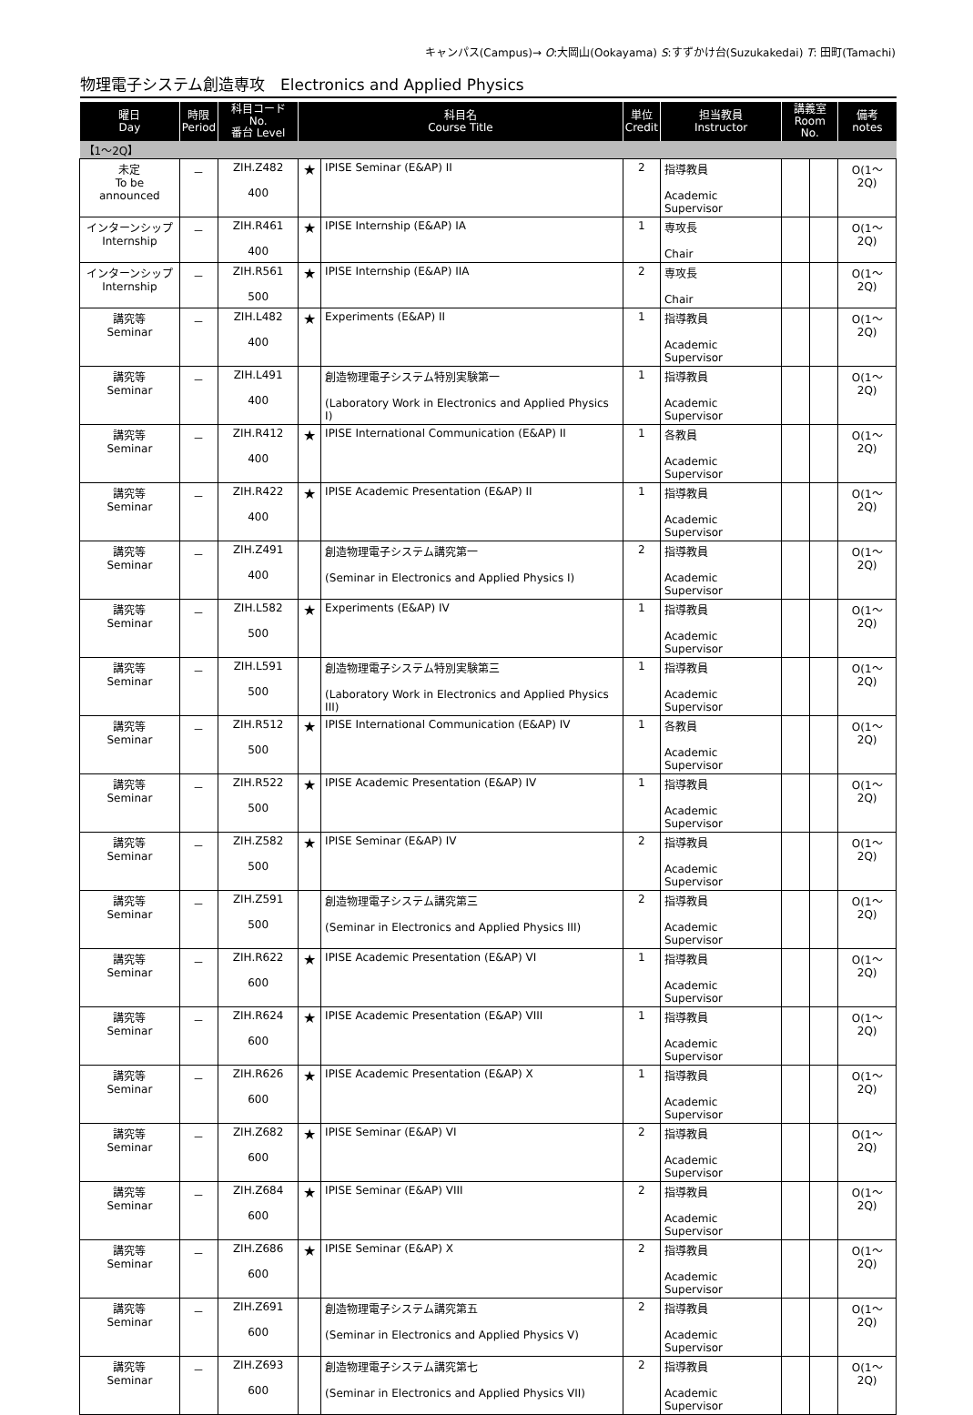キャンパス(Campus)→ O:大岡山(Ookayama) S:すずかけ台(Suzukakedai) T: 田町(Tamachi)
物理電子システム創造専攻　Electronics and Applied Physics
| 曜日 Day | 時限 Period | 科目コード No. 番台 Level | 科目名 Course Title | | 単位 Credit | 担当教員 Instructor | 講義室 Room No. | | 備考 notes |
| --- | --- | --- | --- | --- | --- | --- | --- | --- | --- |
| 【1～2Q】 | | | | | | | | | |
| 未定 To be announced | － | ZIH.Z482 400 | ★ | IPISE Seminar (E&AP) II | 2 | 指導教員 Academic Supervisor | | | O(1～2Q) |
| インターンシップ Internship | － | ZIH.R461 400 | ★ | IPISE Internship (E&AP) IA | 1 | 専攻長 Chair | | | O(1～2Q) |
| インターンシップ Internship | － | ZIH.R561 500 | ★ | IPISE Internship (E&AP) IIA | 2 | 専攻長 Chair | | | O(1～2Q) |
| 講究等 Seminar | － | ZIH.L482 400 | ★ | Experiments (E&AP) II | 1 | 指導教員 Academic Supervisor | | | O(1～2Q) |
| 講究等 Seminar | － | ZIH.L491 400 | | 創造物理電子システム特別実験第一 (Laboratory Work in Electronics and Applied Physics I) | 1 | 指導教員 Academic Supervisor | | | O(1～2Q) |
| 講究等 Seminar | － | ZIH.R412 400 | ★ | IPISE International Communication (E&AP) II | 1 | 各教員 Academic Supervisor | | | O(1～2Q) |
| 講究等 Seminar | － | ZIH.R422 400 | ★ | IPISE Academic Presentation (E&AP) II | 1 | 指導教員 Academic Supervisor | | | O(1～2Q) |
| 講究等 Seminar | － | ZIH.Z491 400 | | 創造物理電子システム講究第一 (Seminar in Electronics and Applied Physics I) | 2 | 指導教員 Academic Supervisor | | | O(1～2Q) |
| 講究等 Seminar | － | ZIH.L582 500 | ★ | Experiments (E&AP) IV | 1 | 指導教員 Academic Supervisor | | | O(1～2Q) |
| 講究等 Seminar | － | ZIH.L591 500 | | 創造物理電子システム特別実験第三 (Laboratory Work in Electronics and Applied Physics III) | 1 | 指導教員 Academic Supervisor | | | O(1～2Q) |
| 講究等 Seminar | － | ZIH.R512 500 | ★ | IPISE International Communication (E&AP) IV | 1 | 各教員 Academic Supervisor | | | O(1～2Q) |
| 講究等 Seminar | － | ZIH.R522 500 | ★ | IPISE Academic Presentation (E&AP) IV | 1 | 指導教員 Academic Supervisor | | | O(1～2Q) |
| 講究等 Seminar | － | ZIH.Z582 500 | ★ | IPISE Seminar (E&AP) IV | 2 | 指導教員 Academic Supervisor | | | O(1～2Q) |
| 講究等 Seminar | － | ZIH.Z591 500 | | 創造物理電子システム講究第三 (Seminar in Electronics and Applied Physics III) | 2 | 指導教員 Academic Supervisor | | | O(1～2Q) |
| 講究等 Seminar | － | ZIH.R622 600 | ★ | IPISE Academic Presentation (E&AP) VI | 1 | 指導教員 Academic Supervisor | | | O(1～2Q) |
| 講究等 Seminar | － | ZIH.R624 600 | ★ | IPISE Academic Presentation (E&AP) VIII | 1 | 指導教員 Academic Supervisor | | | O(1～2Q) |
| 講究等 Seminar | － | ZIH.R626 600 | ★ | IPISE Academic Presentation (E&AP) X | 1 | 指導教員 Academic Supervisor | | | O(1～2Q) |
| 講究等 Seminar | － | ZIH.Z682 600 | ★ | IPISE Seminar (E&AP) VI | 2 | 指導教員 Academic Supervisor | | | O(1～2Q) |
| 講究等 Seminar | － | ZIH.Z684 600 | ★ | IPISE Seminar (E&AP) VIII | 2 | 指導教員 Academic Supervisor | | | O(1～2Q) |
| 講究等 Seminar | － | ZIH.Z686 600 | ★ | IPISE Seminar (E&AP) X | 2 | 指導教員 Academic Supervisor | | | O(1～2Q) |
| 講究等 Seminar | － | ZIH.Z691 600 | | 創造物理電子システム講究第五 (Seminar in Electronics and Applied Physics V) | 2 | 指導教員 Academic Supervisor | | | O(1～2Q) |
| 講究等 Seminar | － | ZIH.Z693 600 | | 創造物理電子システム講究第七 (Seminar in Electronics and Applied Physics VII) | 2 | 指導教員 Academic Supervisor | | | O(1～2Q) |